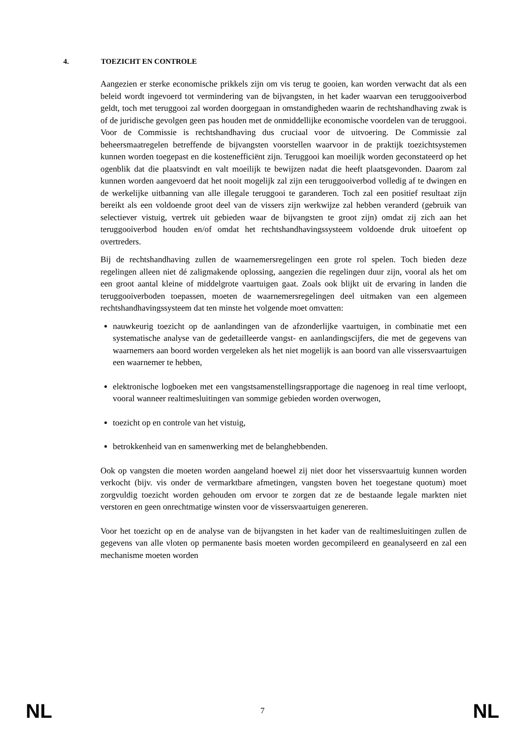4. TOEZICHT EN CONTROLE
Aangezien er sterke economische prikkels zijn om vis terug te gooien, kan worden verwacht dat als een beleid wordt ingevoerd tot vermindering van de bijvangsten, in het kader waarvan een teruggooiverbod geldt, toch met teruggooi zal worden doorgegaan in omstandigheden waarin de rechtshandhaving zwak is of de juridische gevolgen geen pas houden met de onmiddellijke economische voordelen van de teruggooi. Voor de Commissie is rechtshandhaving dus cruciaal voor de uitvoering. De Commissie zal beheersmaatregelen betreffende de bijvangsten voorstellen waarvoor in de praktijk toezichtsystemen kunnen worden toegepast en die kostenefficiënt zijn. Teruggooi kan moeilijk worden geconstateerd op het ogenblik dat die plaatsvindt en valt moeilijk te bewijzen nadat die heeft plaatsgevonden. Daarom zal kunnen worden aangevoerd dat het nooit mogelijk zal zijn een teruggooiverbod volledig af te dwingen en de werkelijke uitbanning van alle illegale teruggooi te garanderen. Toch zal een positief resultaat zijn bereikt als een voldoende groot deel van de vissers zijn werkwijze zal hebben veranderd (gebruik van selectiever vistuig, vertrek uit gebieden waar de bijvangsten te groot zijn) omdat zij zich aan het teruggooiverbod houden en/of omdat het rechtshandhavingssysteem voldoende druk uitoefent op overtreders.
Bij de rechtshandhaving zullen de waarnemersregelingen een grote rol spelen. Toch bieden deze regelingen alleen niet dé zaligmakende oplossing, aangezien die regelingen duur zijn, vooral als het om een groot aantal kleine of middelgrote vaartuigen gaat. Zoals ook blijkt uit de ervaring in landen die teruggooiverboden toepassen, moeten de waarnemersregelingen deel uitmaken van een algemeen rechtshandhavingssysteem dat ten minste het volgende moet omvatten:
nauwkeurig toezicht op de aanlandingen van de afzonderlijke vaartuigen, in combinatie met een systematische analyse van de gedetailleerde vangst- en aanlandingscijfers, die met de gegevens van waarnemers aan boord worden vergeleken als het niet mogelijk is aan boord van alle vissersvaartuigen een waarnemer te hebben,
elektronische logboeken met een vangstsamenstellingsrapportage die nagenoeg in real time verloopt, vooral wanneer realtimesluitingen van sommige gebieden worden overwogen,
toezicht op en controle van het vistuig,
betrokkenheid van en samenwerking met de belanghebbenden.
Ook op vangsten die moeten worden aangeland hoewel zij niet door het vissersvaartuig kunnen worden verkocht (bijv. vis onder de vermarktbare afmetingen, vangsten boven het toegestane quotum) moet zorgvuldig toezicht worden gehouden om ervoor te zorgen dat ze de bestaande legale markten niet verstoren en geen onrechtmatige winsten voor de vissersvaartuigen genereren.
Voor het toezicht op en de analyse van de bijvangsten in het kader van de realtimesluitingen zullen de gegevens van alle vloten op permanente basis moeten worden gecompileerd en geanalyseerd en zal een mechanisme moeten worden
NL 7 NL